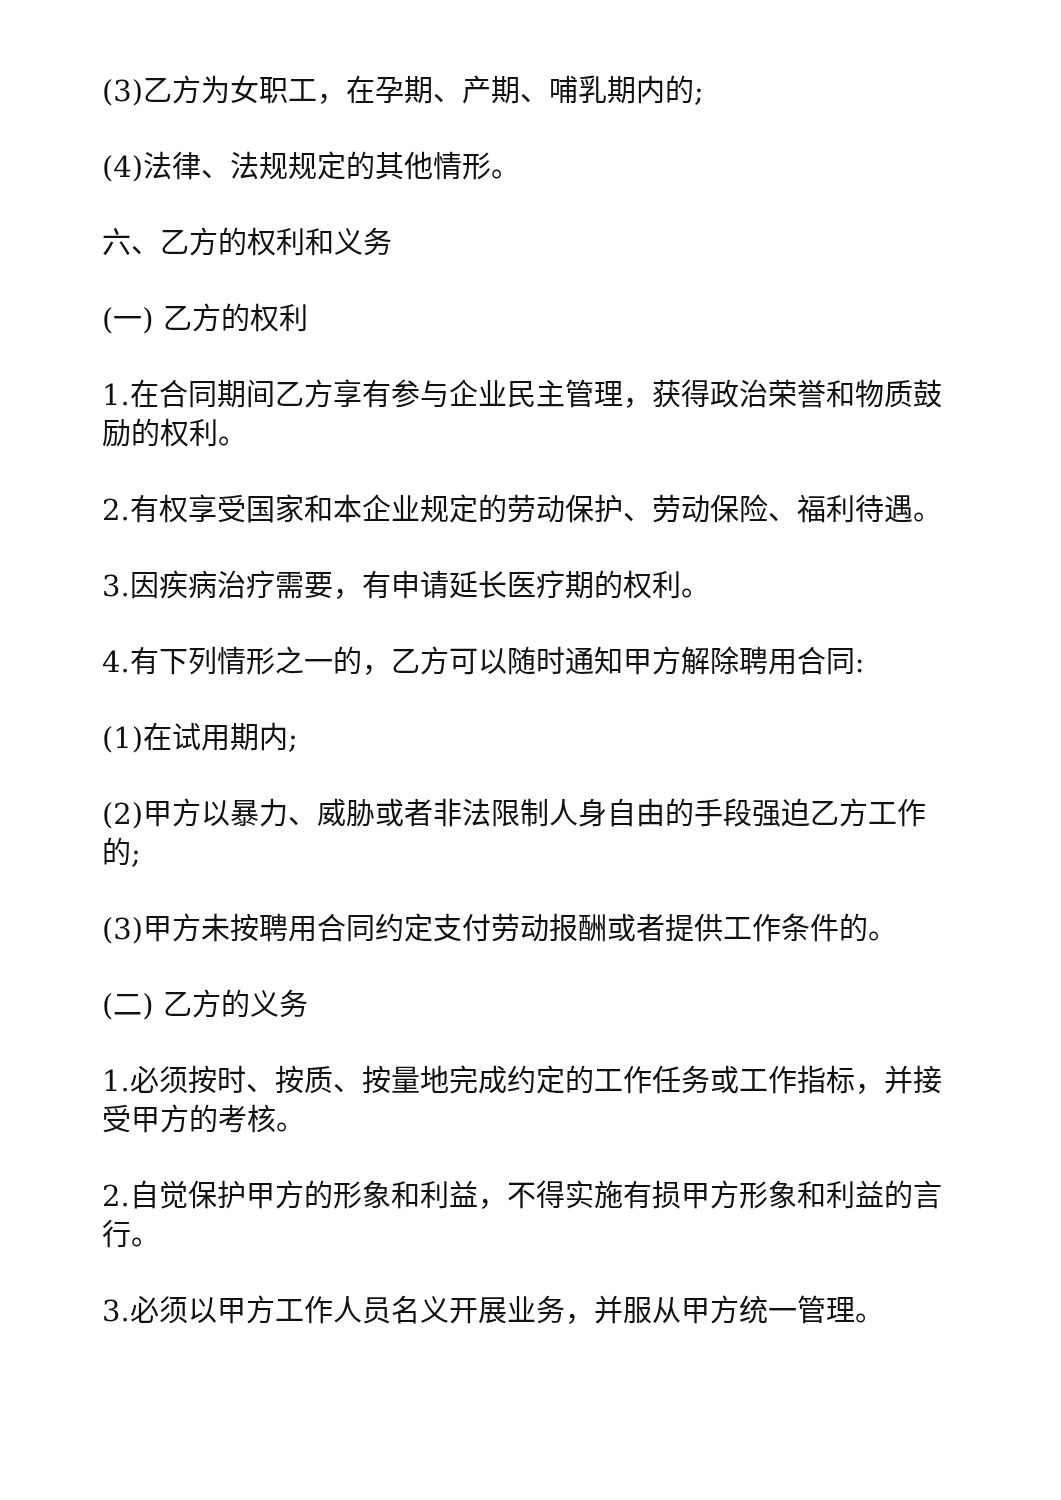(3)乙方为女职工，在孕期、产期、哺乳期内的;
(4)法律、法规规定的其他情形。
六、乙方的权利和义务
(一) 乙方的权利
1.在合同期间乙方享有参与企业民主管理，获得政治荣誉和物质鼓励的权利。
2.有权享受国家和本企业规定的劳动保护、劳动保险、福利待遇。
3.因疾病治疗需要，有申请延长医疗期的权利。
4.有下列情形之一的，乙方可以随时通知甲方解除聘用合同:
(1)在试用期内;
(2)甲方以暴力、威胁或者非法限制人身自由的手段强迫乙方工作的;
(3)甲方未按聘用合同约定支付劳动报酬或者提供工作条件的。
(二) 乙方的义务
1.必须按时、按质、按量地完成约定的工作任务或工作指标，并接受甲方的考核。
2.自觉保护甲方的形象和利益，不得实施有损甲方形象和利益的言行。
3.必须以甲方工作人员名义开展业务，并服从甲方统一管理。